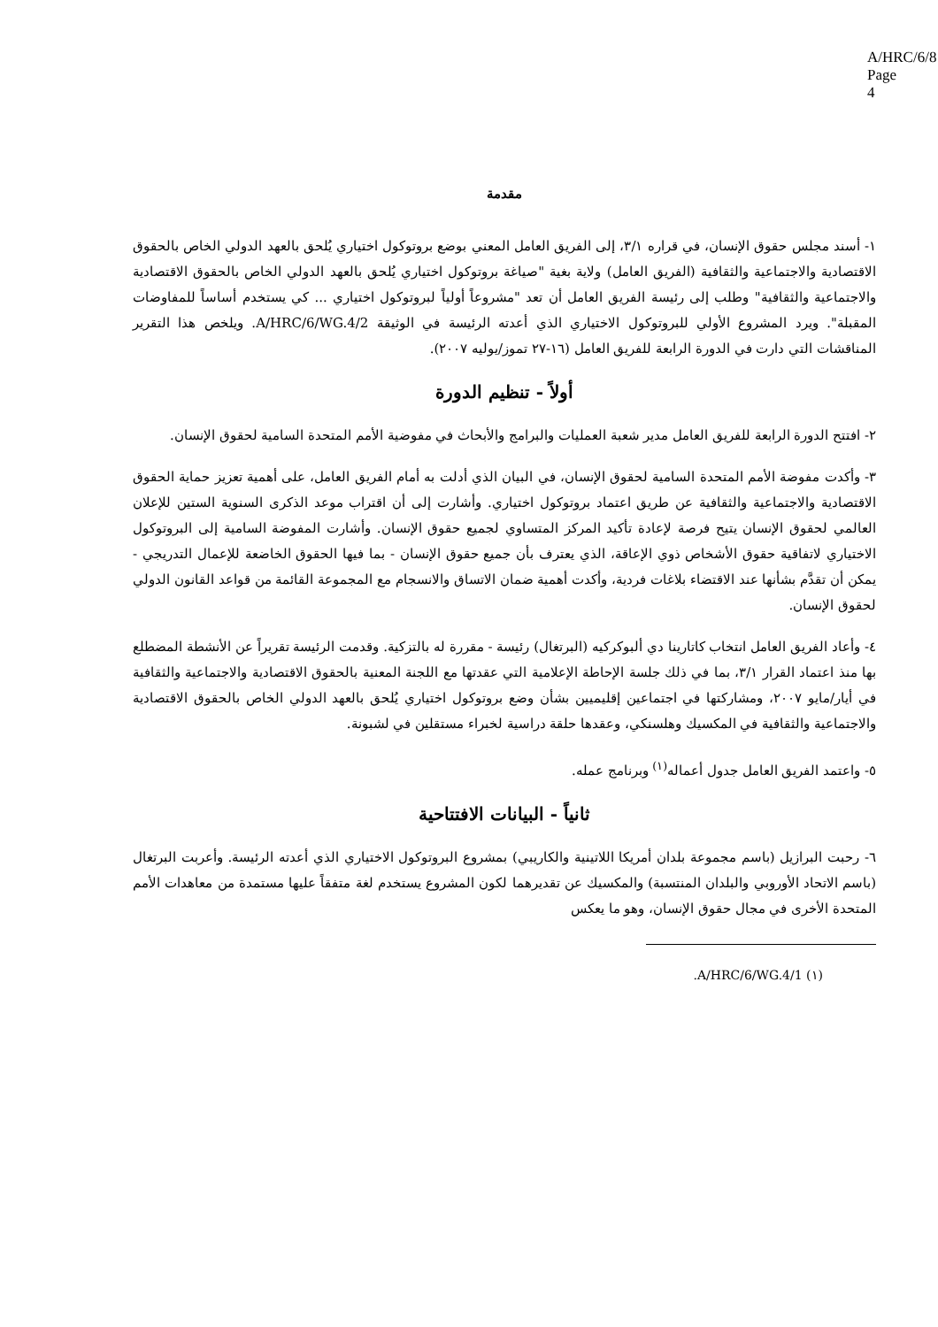A/HRC/6/8
Page 4
مقدمة
١- أسند مجلس حقوق الإنسان، في قراره ٣/١، إلى الفريق العامل المعني بوضع بروتوكول اختياري يُلحق بالعهد الدولي الخاص بالحقوق الاقتصادية والاجتماعية والثقافية (الفريق العامل) ولاية بغية "صياغة بروتوكول اختياري يُلحق بالعهد الدولي الخاص بالحقوق الاقتصادية والاجتماعية والثقافية" وطلب إلى رئيسة الفريق العامل أن تعد "مشروعاً أولياً لبروتوكول اختياري ... كي يستخدم أساساً للمفاوضات المقبلة". ويرد المشروع الأولي للبروتوكول الاختياري الذي أعدته الرئيسة في الوثيقة A/HRC/6/WG.4/2. ويلخص هذا التقرير المناقشات التي دارت في الدورة الرابعة للفريق العامل (١٦-٢٧ تموز/يوليه ٢٠٠٧).
أولاً - تنظيم الدورة
٢- افتتح الدورة الرابعة للفريق العامل مدير شعبة العمليات والبرامج والأبحاث في مفوضية الأمم المتحدة السامية لحقوق الإنسان.
٣- وأكدت مفوضة الأمم المتحدة السامية لحقوق الإنسان، في البيان الذي أدلت به أمام الفريق العامل، على أهمية تعزيز حماية الحقوق الاقتصادية والاجتماعية والثقافية عن طريق اعتماد بروتوكول اختياري. وأشارت إلى أن اقتراب موعد الذكرى السنوية الستين للإعلان العالمي لحقوق الإنسان يتيح فرصة لإعادة تأكيد المركز المتساوي لجميع حقوق الإنسان. وأشارت المفوضة السامية إلى البروتوكول الاختياري لاتفاقية حقوق الأشخاص ذوي الإعاقة، الذي يعترف بأن جميع حقوق الإنسان - بما فيها الحقوق الخاضعة للإعمال التدريجي - يمكن أن تقدَّم بشأنها عند الاقتضاء بلاغات فردية، وأكدت أهمية ضمان الاتساق والانسجام مع المجموعة القائمة من قواعد القانون الدولي لحقوق الإنسان.
٤- وأعاد الفريق العامل انتخاب كاتارينا دي ألبوكركيه (البرتغال) رئيسة - مقررة له بالتزكية. وقدمت الرئيسة تقريراً عن الأنشطة المضطلع بها منذ اعتماد القرار ٣/١، بما في ذلك جلسة الإحاطة الإعلامية التي عقدتها مع اللجنة المعنية بالحقوق الاقتصادية والاجتماعية والثقافية في أيار/مايو ٢٠٠٧، ومشاركتها في اجتماعين إقليميين بشأن وضع بروتوكول اختياري يُلحق بالعهد الدولي الخاص بالحقوق الاقتصادية والاجتماعية والثقافية في المكسيك وهلسنكي، وعقدها حلقة دراسية لخبراء مستقلين في لشبونة.
٥- واعتمد الفريق العامل جدول أعماله<sup>(١)</sup> وبرنامج عمله.
ثانياً - البيانات الافتتاحية
٦- رحبت البرازيل (باسم مجموعة بلدان أمريكا اللاتينية والكاريبي) بمشروع البروتوكول الاختياري الذي أعدته الرئيسة. وأعربت البرتغال (باسم الاتحاد الأوروبي والبلدان المنتسبة) والمكسيك عن تقديرهما لكون المشروع يستخدم لغة متفقاً عليها مستمدة من معاهدات الأمم المتحدة الأخرى في مجال حقوق الإنسان، وهو ما يعكس
(١) A/HRC/6/WG.4/1.